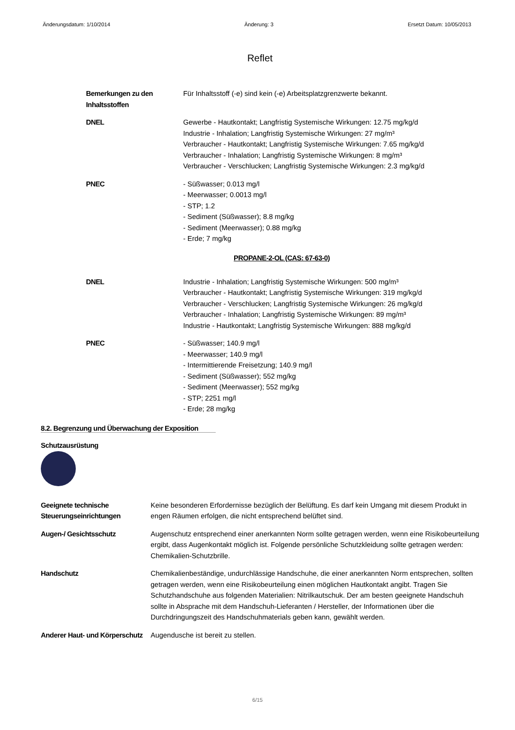Änderungsdatum: 1/10/2014 Änderung: 3 Ersetzt Datum: 10/05/2013
Reflet
Bemerkungen zu den Inhaltsstoffen
Für Inhaltsstoff (-e) sind kein (-e) Arbeitsplatzgrenzwerte bekannt.
DNEL Gewerbe - Hautkontakt; Langfristig Systemische Wirkungen: 12.75 mg/kg/d
Industrie - Inhalation; Langfristig Systemische Wirkungen: 27 mg/m³
Verbraucher - Hautkontakt; Langfristig Systemische Wirkungen: 7.65 mg/kg/d
Verbraucher - Inhalation; Langfristig Systemische Wirkungen: 8 mg/m³
Verbraucher - Verschlucken; Langfristig Systemische Wirkungen: 2.3 mg/kg/d
PNEC - Süßwasser; 0.013 mg/l
- Meerwasser; 0.0013 mg/l
- STP; 1.2
- Sediment (Süßwasser); 8.8 mg/kg
- Sediment (Meerwasser); 0.88 mg/kg
- Erde; 7 mg/kg
PROPANE-2-OL (CAS: 67-63-0)
DNEL Industrie - Inhalation; Langfristig Systemische Wirkungen: 500 mg/m³
Verbraucher - Hautkontakt; Langfristig Systemische Wirkungen: 319 mg/kg/d
Verbraucher - Verschlucken; Langfristig Systemische Wirkungen: 26 mg/kg/d
Verbraucher - Inhalation; Langfristig Systemische Wirkungen: 89 mg/m³
Industrie - Hautkontakt; Langfristig Systemische Wirkungen: 888 mg/kg/d
PNEC - Süßwasser; 140.9 mg/l
- Meerwasser; 140.9 mg/l
- Intermittierende Freisetzung; 140.9 mg/l
- Sediment (Süßwasser); 552 mg/kg
- Sediment (Meerwasser); 552 mg/kg
- STP; 2251 mg/l
- Erde; 28 mg/kg
8.2. Begrenzung und Überwachung der Exposition
Schutzausrüstung
Geeignete technische Steuerungseinrichtungen
Keine besonderen Erfordernisse bezüglich der Belüftung. Es darf kein Umgang mit diesem Produkt in engen Räumen erfolgen, die nicht entsprechend belüftet sind.
Augen-/ Gesichtsschutz Augenschutz entsprechend einer anerkannten Norm sollte getragen werden, wenn eine Risikobeurteilung ergibt, dass Augenkontakt möglich ist. Folgende persönliche Schutzkleidung sollte getragen werden: Chemikalien-Schutzbrille.
Handschutz Chemikalienbeständige, undurchlässige Handschuhe, die einer anerkannten Norm entsprechen, sollten getragen werden, wenn eine Risikobeurteilung einen möglichen Hautkontakt angibt. Tragen Sie Schutzhandschuhe aus folgenden Materialien: Nitrilkautschuk. Der am besten geeignete Handschuh sollte in Absprache mit dem Handschuh-Lieferanten / Hersteller, der Informationen über die Durchdringungszeit des Handschuhmaterials geben kann, gewählt werden.
Anderer Haut- und Körperschutz
Augendusche ist bereit zu stellen.
6/15